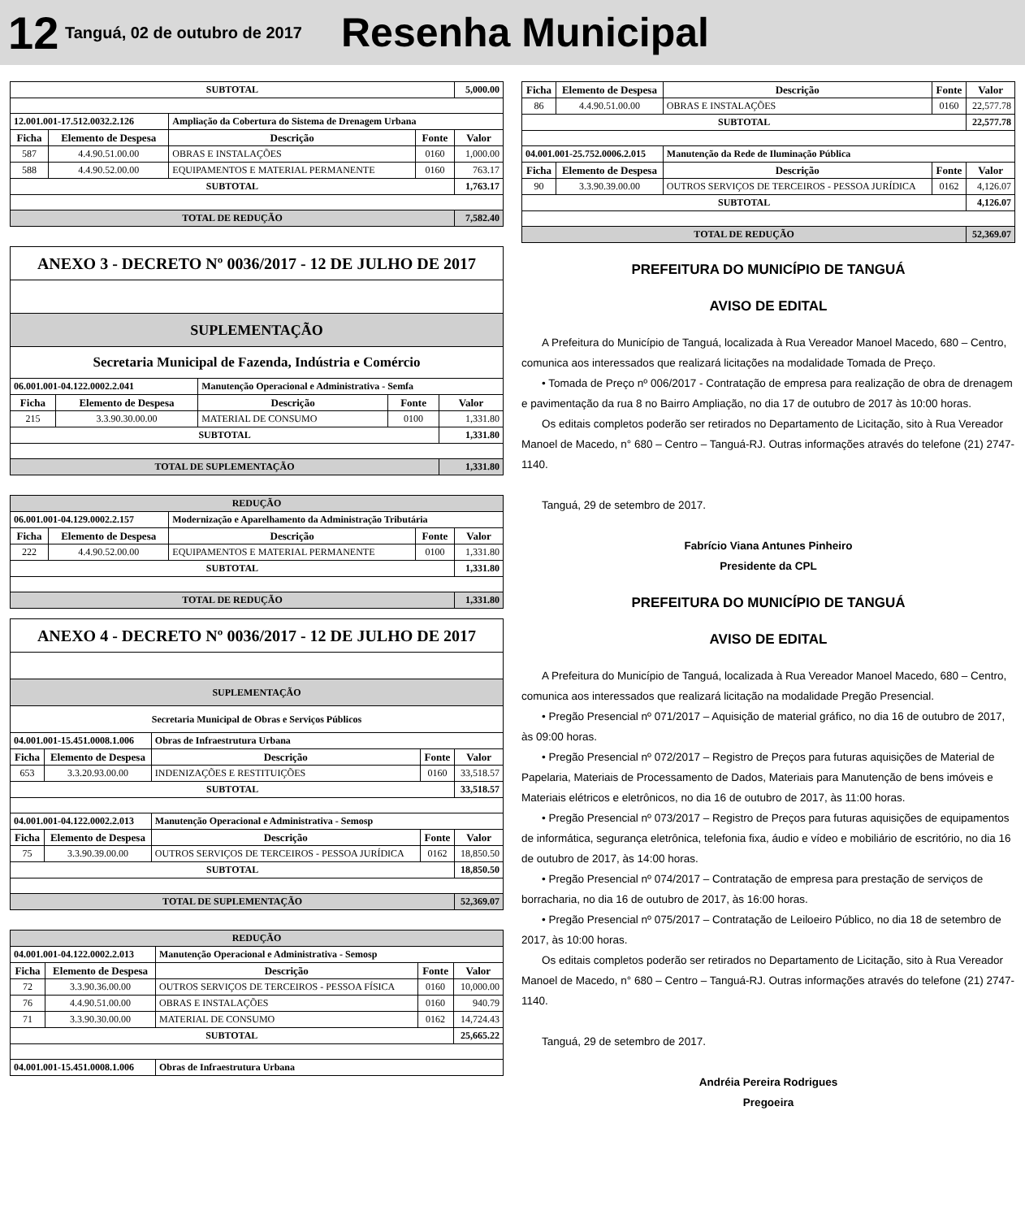12
Tanguá, 02 de outubro de 2017
Resenha Municipal
| SUBTOTAL | | | | 5,000.00 |
| 12.001.001-17.512.0032.2.126 | | Ampliação da Cobertura do Sistema de Drenagem Urbana | | |
| Ficha | Elemento de Despesa | Descrição | Fonte | Valor |
| 587 | 4.4.90.51.00.00 | OBRAS E INSTALAÇÕES | 0160 | 1,000.00 |
| 588 | 4.4.90.52.00.00 | EQUIPAMENTOS E MATERIAL PERMANENTE | 0160 | 763.17 |
| SUBTOTAL | | | | 1,763.17 |
| TOTAL DE REDUÇÃO | | | | 7,582.40 |
| ANEXO 3 - DECRETO Nº 0036/2017 - 12 DE JULHO DE 2017 | | | | |
| SUPLEMENTAÇÃO | | | | |
| Secretaria Municipal de Fazenda, Indústria e Comércio | | | | |
| 06.001.001-04.122.0002.2.041 | | Manutenção Operacional e Administrativa - Semfa | | |
| Ficha | Elemento de Despesa | Descrição | Fonte | Valor |
| 215 | 3.3.90.30.00.00 | MATERIAL DE CONSUMO | 0100 | 1,331.80 |
| SUBTOTAL | | | | 1,331.80 |
| TOTAL DE SUPLEMENTAÇÃO | | | | 1,331.80 |
| REDUÇÃO | | | | |
| 06.001.001-04.129.0002.2.157 | | Modernização e Aparelhamento da Administração Tributária | | |
| Ficha | Elemento de Despesa | Descrição | Fonte | Valor |
| 222 | 4.4.90.52.00.00 | EQUIPAMENTOS E MATERIAL PERMANENTE | 0100 | 1,331.80 |
| SUBTOTAL | | | | 1,331.80 |
| TOTAL DE REDUÇÃO | | | | 1,331.80 |
| ANEXO 4 - DECRETO Nº 0036/2017 - 12 DE JULHO DE 2017 | | | | |
| SUPLEMENTAÇÃO | | | | |
| Secretaria Municipal de Obras e Serviços Públicos | | | | |
| 04.001.001-15.451.0008.1.006 | | Obras de Infraestrutura Urbana | | |
| Ficha | Elemento de Despesa | Descrição | Fonte | Valor |
| 653 | 3.3.20.93.00.00 | INDENIZAÇÕES E RESTITUIÇÕES | 0160 | 33,518.57 |
| SUBTOTAL | | | | 33,518.57 |
| 04.001.001-04.122.0002.2.013 | | Manutenção Operacional e Administrativa - Semosp | | |
| Ficha | Elemento de Despesa | Descrição | Fonte | Valor |
| 75 | 3.3.90.39.00.00 | OUTROS SERVIÇOS DE TERCEIROS - PESSOA JURÍDICA | 0162 | 18,850.50 |
| SUBTOTAL | | | | 18,850.50 |
| TOTAL DE SUPLEMENTAÇÃO | | | | 52,369.07 |
| REDUÇÃO | | | | |
| 04.001.001-04.122.0002.2.013 | | Manutenção Operacional e Administrativa - Semosp | | |
| Ficha | Elemento de Despesa | Descrição | Fonte | Valor |
| 72 | 3.3.90.36.00.00 | OUTROS SERVIÇOS DE TERCEIROS - PESSOA FÍSICA | 0160 | 10,000.00 |
| 76 | 4.4.90.51.00.00 | OBRAS E INSTALAÇÕES | 0160 | 940.79 |
| 71 | 3.3.90.30.00.00 | MATERIAL DE CONSUMO | 0162 | 14,724.43 |
| SUBTOTAL | | | | 25,665.22 |
| 04.001.001-15.451.0008.1.006 | | Obras de Infraestrutura Urbana | | |
| Ficha | Elemento de Despesa | Descrição | Fonte | Valor |
| --- | --- | --- | --- | --- |
| 86 | 4.4.90.51.00.00 | OBRAS E INSTALAÇÕES | 0160 | 22,577.78 |
| SUBTOTAL | | | | 22,577.78 |
| 04.001.001-25.752.0006.2.015 | | Manutenção da Rede de Iluminação Pública | | |
| Ficha | Elemento de Despesa | Descrição | Fonte | Valor |
| 90 | 3.3.90.39.00.00 | OUTROS SERVIÇOS DE TERCEIROS - PESSOA JURÍDICA | 0162 | 4,126.07 |
| SUBTOTAL | | | | 4,126.07 |
| TOTAL DE REDUÇÃO | | | | 52,369.07 |
PREFEITURA DO MUNICÍPIO DE TANGUÁ
AVISO DE EDITAL
A Prefeitura do Município de Tanguá, localizada à Rua Vereador Manoel Macedo, 680 – Centro, comunica aos interessados que realizará licitações na modalidade Tomada de Preço.
• Tomada de Preço nº 006/2017 - Contratação de empresa para realização de obra de drenagem e pavimentação da rua 8 no Bairro Ampliação, no dia 17 de outubro de 2017 às 10:00 horas.
Os editais completos poderão ser retirados no Departamento de Licitação, sito à Rua Vereador Manoel de Macedo, n° 680 – Centro – Tanguá-RJ. Outras informações através do telefone (21) 2747-1140.
Tanguá, 29 de setembro de 2017.
Fabrício Viana Antunes Pinheiro
Presidente da CPL
PREFEITURA DO MUNICÍPIO DE TANGUÁ
AVISO DE EDITAL
A Prefeitura do Município de Tanguá, localizada à Rua Vereador Manoel Macedo, 680 – Centro, comunica aos interessados que realizará licitação na modalidade Pregão Presencial.
• Pregão Presencial nº 071/2017 – Aquisição de material gráfico, no dia 16 de outubro de 2017, às 09:00 horas.
• Pregão Presencial nº 072/2017 – Registro de Preços para futuras aquisições de Material de Papelaria, Materiais de Processamento de Dados, Materiais para Manutenção de bens imóveis e Materiais elétricos e eletrônicos, no dia 16 de outubro de 2017, às 11:00 horas.
• Pregão Presencial nº 073/2017 – Registro de Preços para futuras aquisições de equipamentos de informática, segurança eletrônica, telefonia fixa, áudio e vídeo e mobiliário de escritório, no dia 16 de outubro de 2017, às 14:00 horas.
• Pregão Presencial nº 074/2017 – Contratação de empresa para prestação de serviços de borracharia, no dia 16 de outubro de 2017, às 16:00 horas.
• Pregão Presencial nº 075/2017 – Contratação de Leiloeiro Público, no dia 18 de setembro de 2017, às 10:00 horas.
Os editais completos poderão ser retirados no Departamento de Licitação, sito à Rua Vereador Manoel de Macedo, n° 680 – Centro – Tanguá-RJ. Outras informações através do telefone (21) 2747-1140.
Tanguá, 29 de setembro de 2017.
Andréia Pereira Rodrigues
Pregoeira